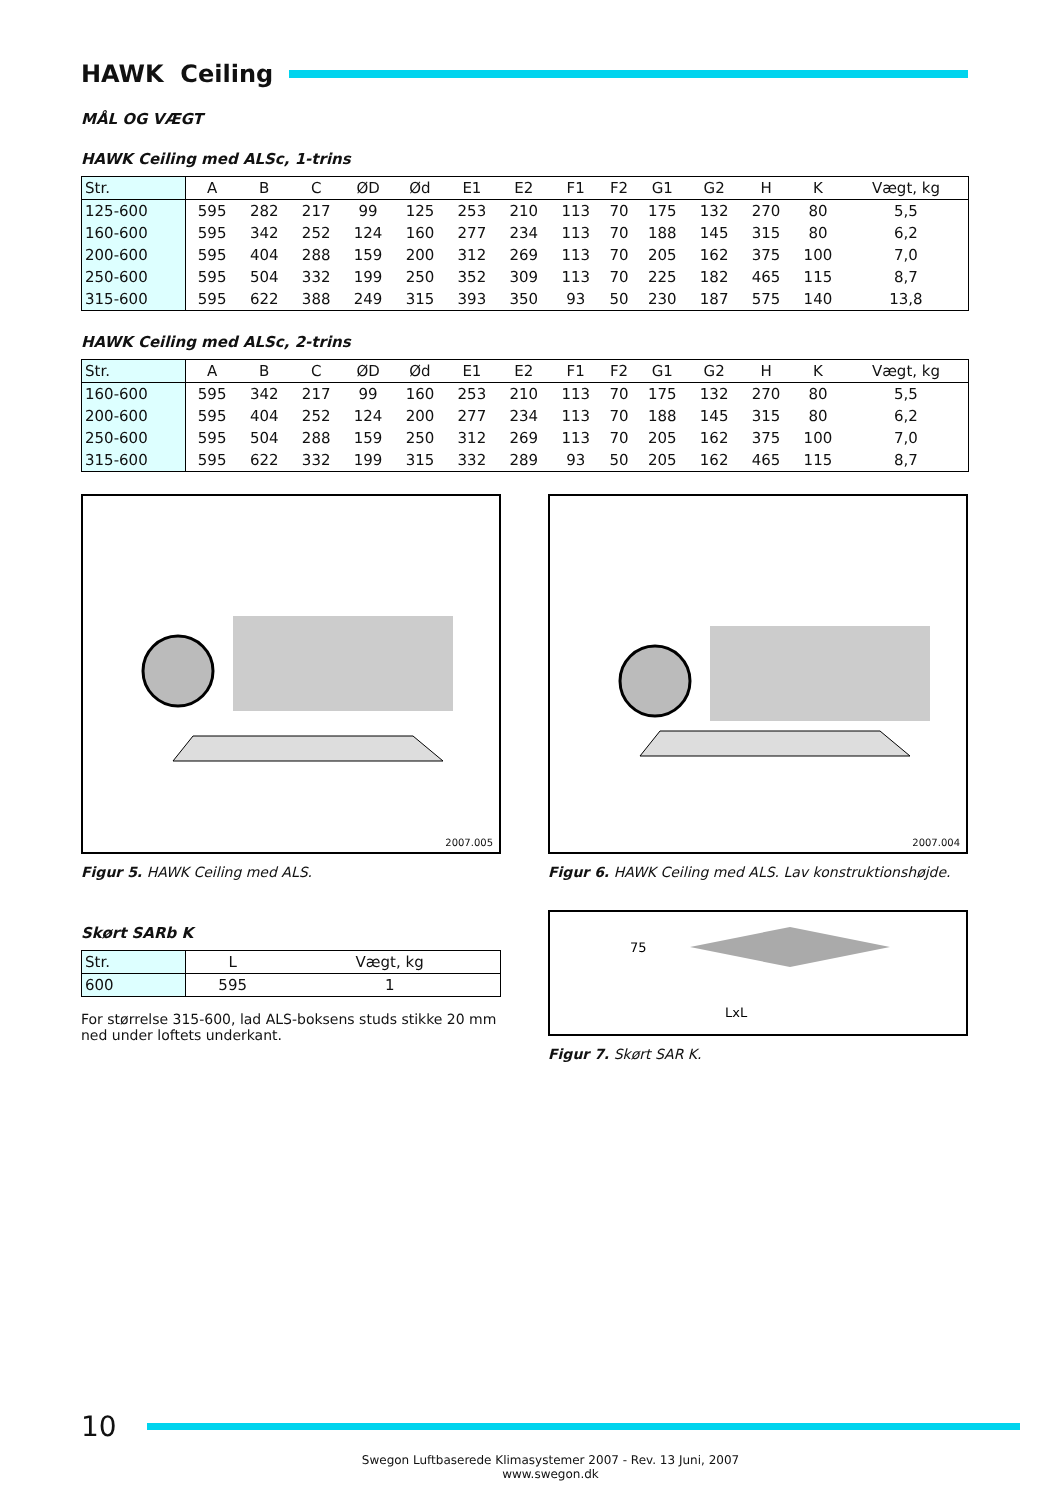HAWK Ceiling
MÅL OG VÆGT
HAWK Ceiling med ALSc, 1-trins
| Str. | A | B | C | ØD | Ød | E1 | E2 | F1 | F2 | G1 | G2 | H | K | Vægt, kg |
| --- | --- | --- | --- | --- | --- | --- | --- | --- | --- | --- | --- | --- | --- | --- |
| 125-600 | 595 | 282 | 217 | 99 | 125 | 253 | 210 | 113 | 70 | 175 | 132 | 270 | 80 | 5,5 |
| 160-600 | 595 | 342 | 252 | 124 | 160 | 277 | 234 | 113 | 70 | 188 | 145 | 315 | 80 | 6,2 |
| 200-600 | 595 | 404 | 288 | 159 | 200 | 312 | 269 | 113 | 70 | 205 | 162 | 375 | 100 | 7,0 |
| 250-600 | 595 | 504 | 332 | 199 | 250 | 352 | 309 | 113 | 70 | 225 | 182 | 465 | 115 | 8,7 |
| 315-600 | 595 | 622 | 388 | 249 | 315 | 393 | 350 | 93 | 50 | 230 | 187 | 575 | 140 | 13,8 |
HAWK Ceiling med ALSc, 2-trins
| Str. | A | B | C | ØD | Ød | E1 | E2 | F1 | F2 | G1 | G2 | H | K | Vægt, kg |
| --- | --- | --- | --- | --- | --- | --- | --- | --- | --- | --- | --- | --- | --- | --- |
| 160-600 | 595 | 342 | 217 | 99 | 160 | 253 | 210 | 113 | 70 | 175 | 132 | 270 | 80 | 5,5 |
| 200-600 | 595 | 404 | 252 | 124 | 200 | 277 | 234 | 113 | 70 | 188 | 145 | 315 | 80 | 6,2 |
| 250-600 | 595 | 504 | 288 | 159 | 250 | 312 | 269 | 113 | 70 | 205 | 162 | 375 | 100 | 7,0 |
| 315-600 | 595 | 622 | 332 | 199 | 315 | 332 | 289 | 93 | 50 | 205 | 162 | 465 | 115 | 8,7 |
2007.005
Figur 5. HAWK Ceiling med ALS.
2007.004
Figur 6. HAWK Ceiling med ALS. Lav konstruktionshøjde.
Skørt SARb K
| Str. | L | Vægt, kg |
| --- | --- | --- |
| 600 | 595 | 1 |
For størrelse 315-600, lad ALS-boksens studs stikke 20 mm ned under loftets underkant.
75
LxL
Figur 7. Skørt SAR K.
10
Swegon Luftbaserede Klimasystemer 2007 - Rev. 13 Juni, 2007
www.swegon.dk